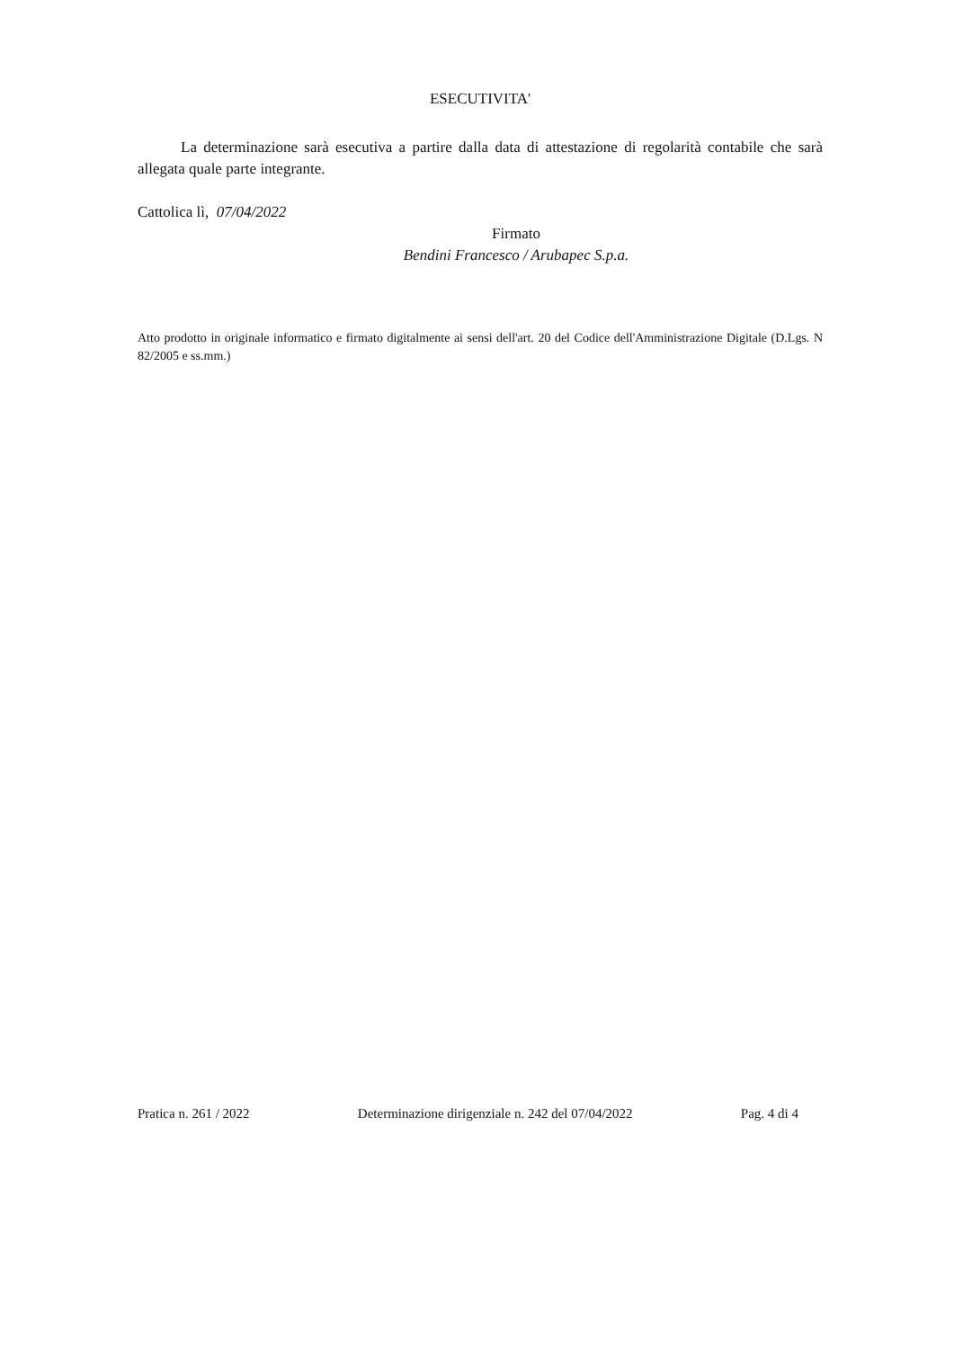ESECUTIVITA'
La determinazione sarà esecutiva a partire dalla data di attestazione di regolarità contabile che sarà allegata quale parte integrante.
Cattolica lì, 07/04/2022
Firmato
Bendini Francesco / Arubapec S.p.a.
Atto prodotto in originale informatico e firmato digitalmente ai sensi dell'art. 20 del Codice dell'Amministrazione Digitale (D.Lgs. N 82/2005 e ss.mm.)
Pratica n. 261 / 2022 Determinazione dirigenziale n. 242 del 07/04/2022 Pag. 4 di 4